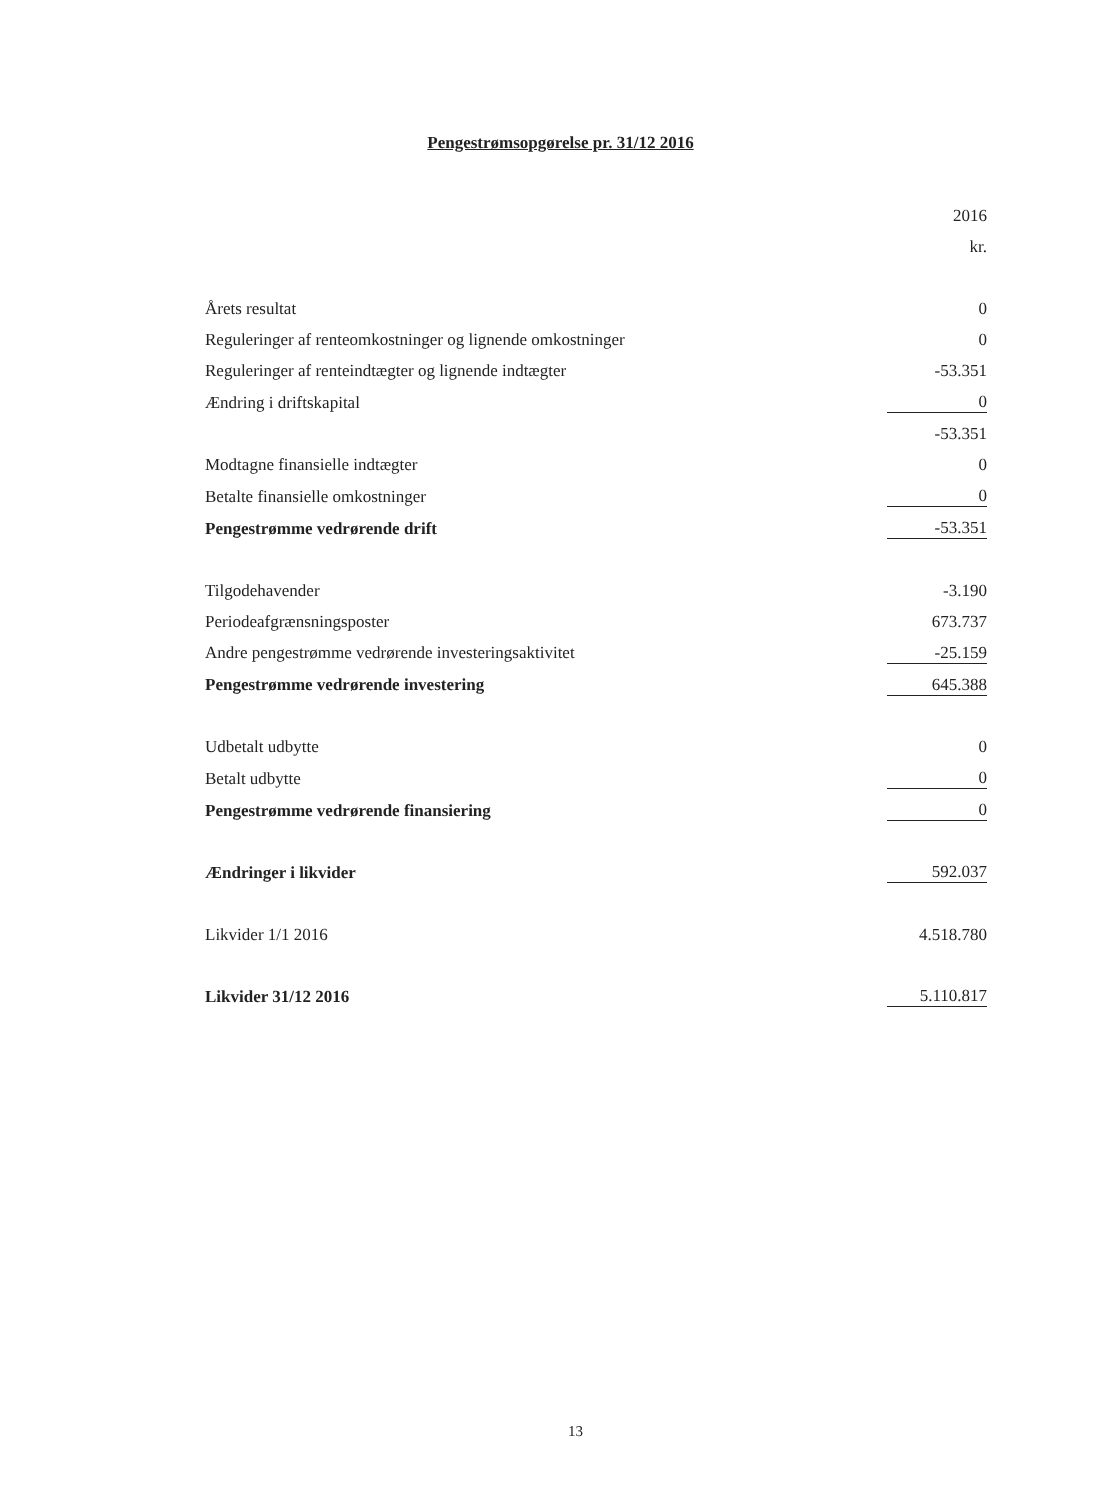Pengestrømsopgørelse pr. 31/12 2016
| | 2016 |
| | kr. |
| Årets resultat | 0 |
| Reguleringer af renteomkostninger og lignende omkostninger | 0 |
| Reguleringer af renteindtægter og lignende indtægter | -53.351 |
| Ændring i driftskapital | 0 |
| | -53.351 |
| Modtagne finansielle indtægter | 0 |
| Betalte finansielle omkostninger | 0 |
| Pengestrømme vedrørende drift | -53.351 |
| Tilgodehavender | -3.190 |
| Periodeafgrænsningsposter | 673.737 |
| Andre pengestrømme vedrørende investeringsaktivitet | -25.159 |
| Pengestrømme vedrørende investering | 645.388 |
| Udbetalt udbytte | 0 |
| Betalt udbytte | 0 |
| Pengestrømme vedrørende finansiering | 0 |
| Ændringer i likvider | 592.037 |
| Likvider 1/1 2016 | 4.518.780 |
| Likvider 31/12 2016 | 5.110.817 |
13